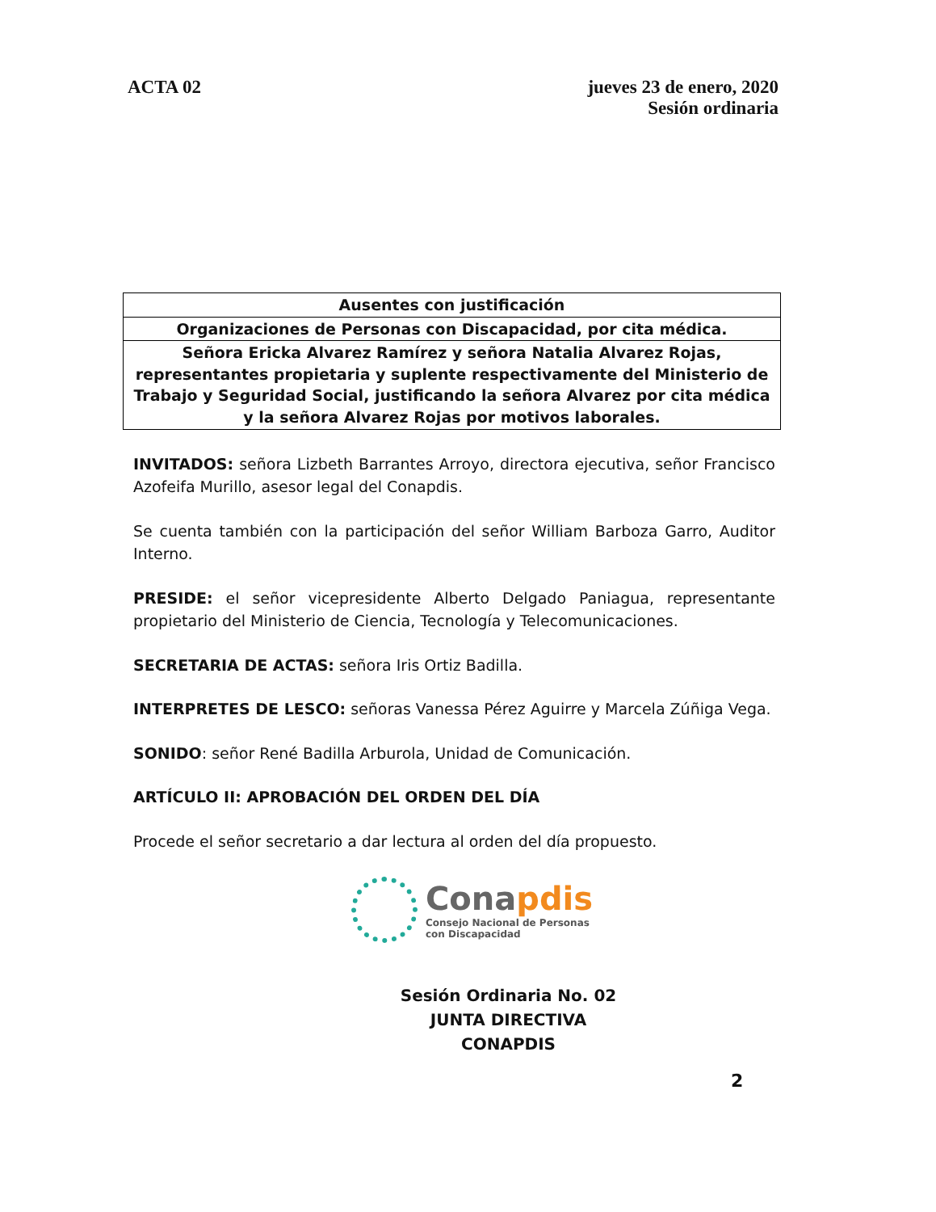ACTA 02 jueves 23 de enero, 2020
Sesión ordinaria
| Ausentes con justificación |
| Organizaciones de Personas con Discapacidad, por cita médica. |
| Señora Ericka Alvarez Ramírez y señora Natalia Alvarez Rojas, representantes propietaria y suplente respectivamente del Ministerio de Trabajo y Seguridad Social, justificando la señora Alvarez por cita médica y la señora Alvarez Rojas por motivos laborales. |
INVITADOS: señora Lizbeth Barrantes Arroyo, directora ejecutiva, señor Francisco Azofeifa Murillo, asesor legal del Conapdis.
Se cuenta también con la participación del señor William Barboza Garro, Auditor Interno.
PRESIDE: el señor vicepresidente Alberto Delgado Paniagua, representante propietario del Ministerio de Ciencia, Tecnología y Telecomunicaciones.
SECRETARIA DE ACTAS: señora Iris Ortiz Badilla.
INTERPRETES DE LESCO: señoras Vanessa Pérez Aguirre y Marcela Zúñiga Vega.
SONIDO: señor René Badilla Arburola, Unidad de Comunicación.
ARTÍCULO II: APROBACIÓN DEL ORDEN DEL DÍA
Procede el señor secretario a dar lectura al orden del día propuesto.
Conapdis
Consejo Nacional de Personas
con Discapacidad
Sesión Ordinaria No. 02
JUNTA DIRECTIVA
CONAPDIS
2